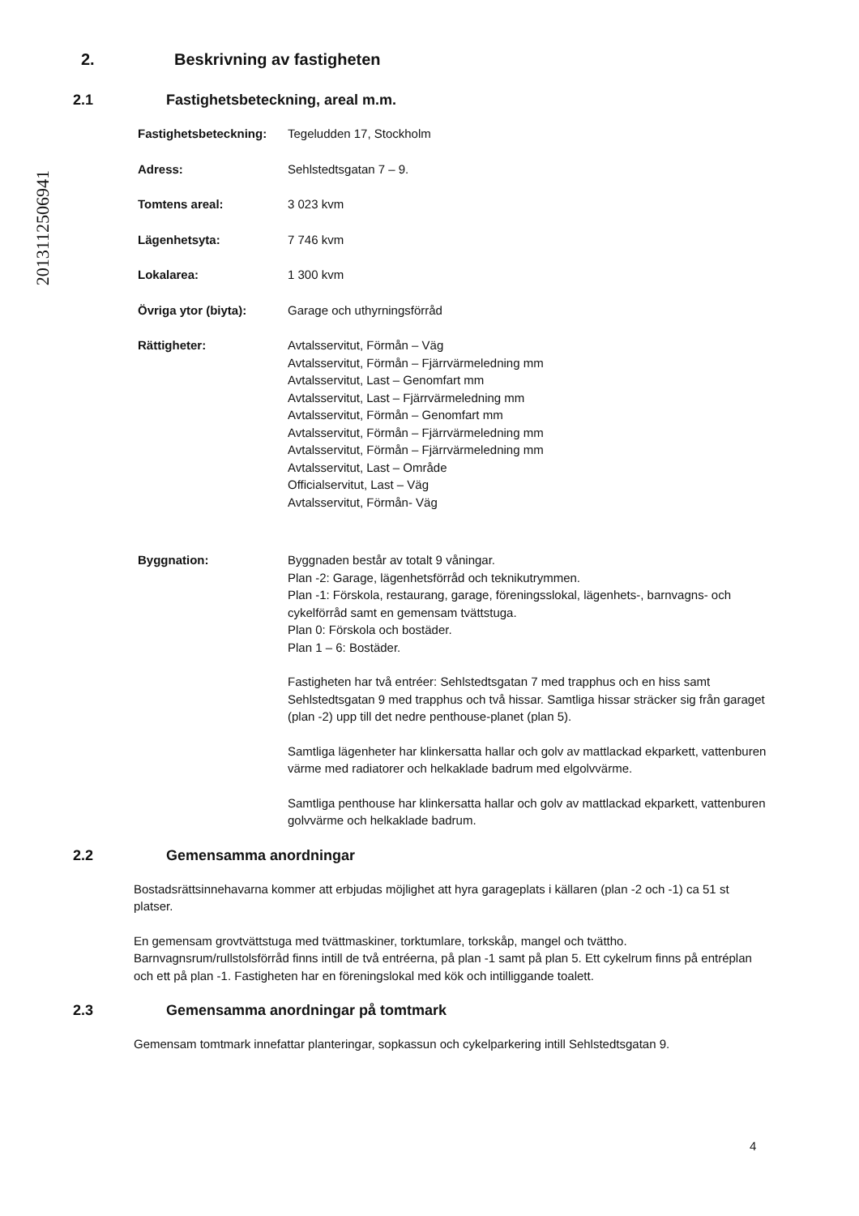2013112506941
2. Beskrivning av fastigheten
2.1 Fastighetsbeteckning, areal m.m.
Fastighetsbeteckning:
Tegeludden 17, Stockholm
Adress: Sehlstedtsgatan 7 – 9.
Tomtens areal: 3 023 kvm
Lägenhetsyta: 7 746 kvm
Lokalarea: 1 300 kvm
Övriga ytor (biyta): Garage och uthyrningsförråd
Rättigheter: Avtalsservitut, Förmån – Väg
Avtalsservitut, Förmån – Fjärrvärmeledning mm
Avtalsservitut, Last – Genomfart mm
Avtalsservitut, Last – Fjärrvärmeledning mm
Avtalsservitut, Förmån – Genomfart mm
Avtalsservitut, Förmån – Fjärrvärmeledning mm
Avtalsservitut, Förmån – Fjärrvärmeledning mm
Avtalsservitut, Last – Område
Officialservitut, Last – Väg
Avtalsservitut, Förmån- Väg
Byggnation: Byggnaden består av totalt 9 våningar.
Plan -2: Garage, lägenhetsförråd och teknikutrymmen.
Plan -1: Förskola, restaurang, garage, föreningsslokal, lägenhets-, barnvagns- och cykelförråd samt en gemensam tvättstuga.
Plan 0: Förskola och bostäder.
Plan 1 – 6: Bostäder.
Fastigheten har två entréer: Sehlstedtsgatan 7 med trapphus och en hiss samt Sehlstedtsgatan 9 med trapphus och två hissar. Samtliga hissar sträcker sig från garaget (plan -2) upp till det nedre penthouse-planet (plan 5).
Samtliga lägenheter har klinkersatta hallar och golv av mattlackad ekparkett, vattenburen värme med radiatorer och helkaklade badrum med elgolvvärme.
Samtliga penthouse har klinkersatta hallar och golv av mattlackad ekparkett, vattenburen golvvärme och helkaklade badrum.
2.2 Gemensamma anordningar
Bostadsrättsinnehavarna kommer att erbjudas möjlighet att hyra garageplats i källaren (plan -2 och -1) ca 51 st platser.
En gemensam grovtvättstuga med tvättmaskiner, torktumlare, torkskåp, mangel och tvättho. Barnvagnsrum/rullstolsförråd finns intill de två entréerna, på plan -1 samt på plan 5. Ett cykelrum finns på entréplan och ett på plan -1. Fastigheten har en föreningslokal med kök och intilliggande toalett.
2.3 Gemensamma anordningar på tomtmark
Gemensam tomtmark innefattar planteringar, sopkassun och cykelparkering intill Sehlstedtsgatan 9.
4